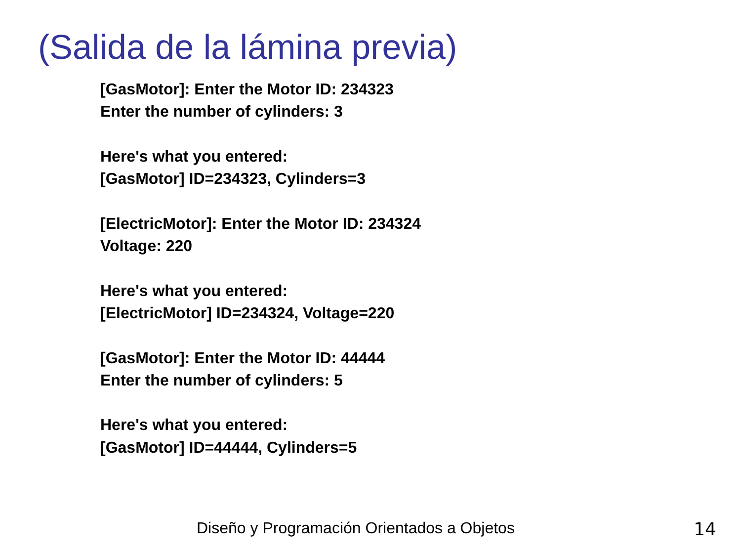(Salida de la lámina previa)
[GasMotor]: Enter the Motor ID: 234323
Enter the number of cylinders: 3
Here's what you entered:
[GasMotor] ID=234323, Cylinders=3
[ElectricMotor]: Enter the Motor ID: 234324
Voltage: 220
Here's what you entered:
[ElectricMotor] ID=234324, Voltage=220
[GasMotor]: Enter the Motor ID: 44444
Enter the number of cylinders: 5
Here's what you entered:
[GasMotor] ID=44444, Cylinders=5
Diseño y Programación Orientados a Objetos 14